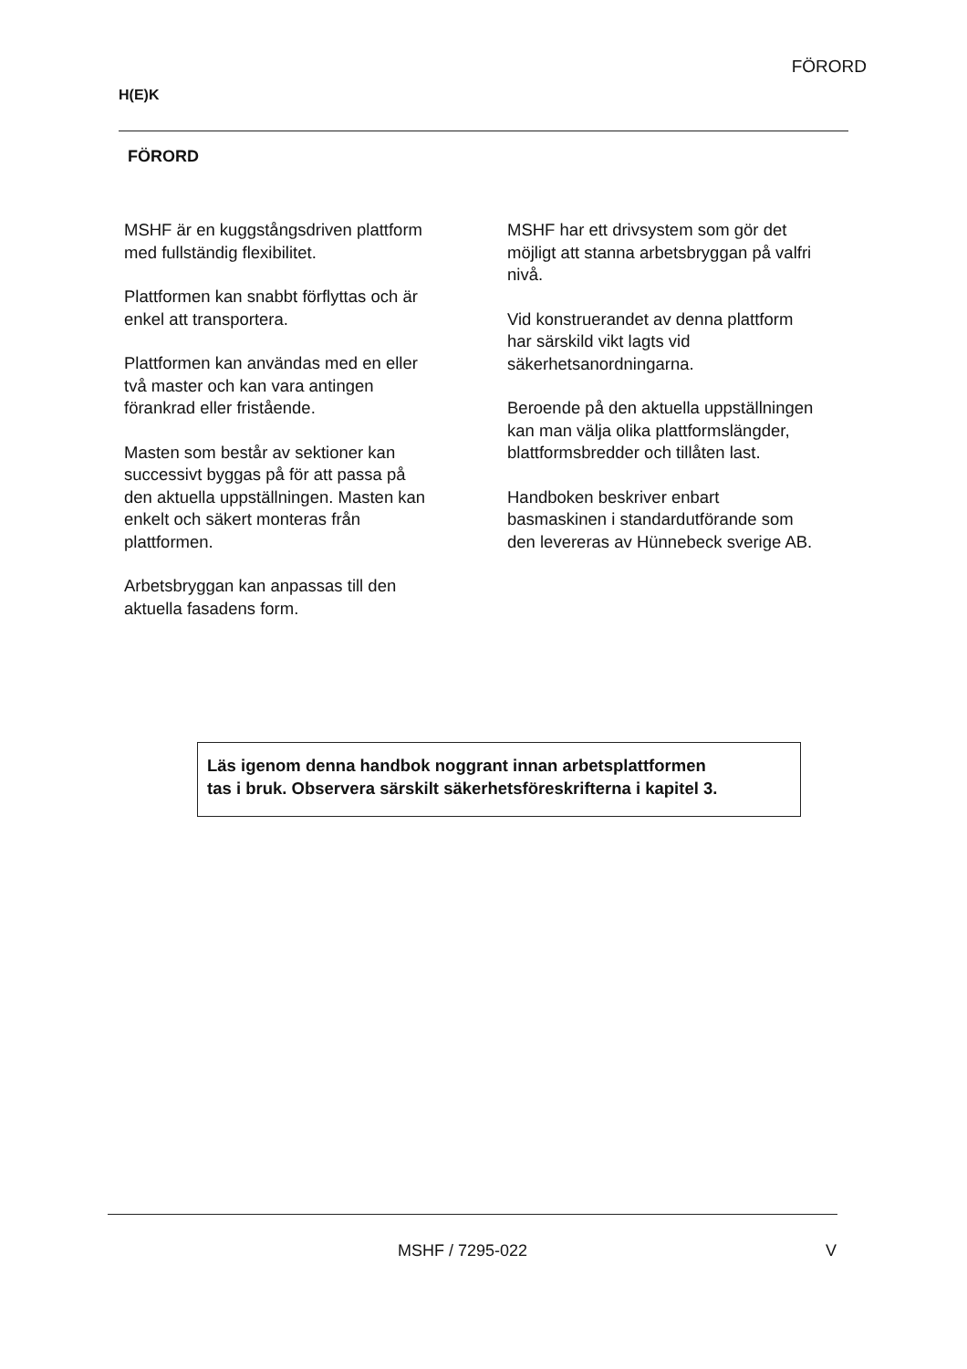FÖRORD
H(E)K
FÖRORD
MSHF är en kuggstångsdriven plattform
med fullständig flexibilitet.
Plattformen kan snabbt förflyttas och är
enkel att transportera.
Plattformen kan användas med en eller
två master och kan vara antingen
förankrad eller fristående.
Masten som består av sektioner kan
successivt byggas på för att passa på
den aktuella uppställningen. Masten kan
enkelt och säkert monteras från
plattformen.
Arbetsbryggan kan anpassas till den
aktuella fasadens form.
MSHF har ett drivsystem som gör det
möjligt att stanna arbetsbryggan på valfri
nivå.
Vid konstruerandet av denna plattform
har särskild vikt lagts vid
säkerhetsanordningarna.
Beroende på den aktuella uppställningen
kan man välja olika plattformslängder,
blattformsbredder och tillåten last.
Handboken beskriver enbart
basmaskinen i standardutförande som
den levereras av Hünnebeck sverige AB.
Läs igenom denna handbok noggrant innan arbetsplattformen
tas i bruk. Observera särskilt säkerhetsföreskrifterna i kapitel 3.
MSHF / 7295-022 V